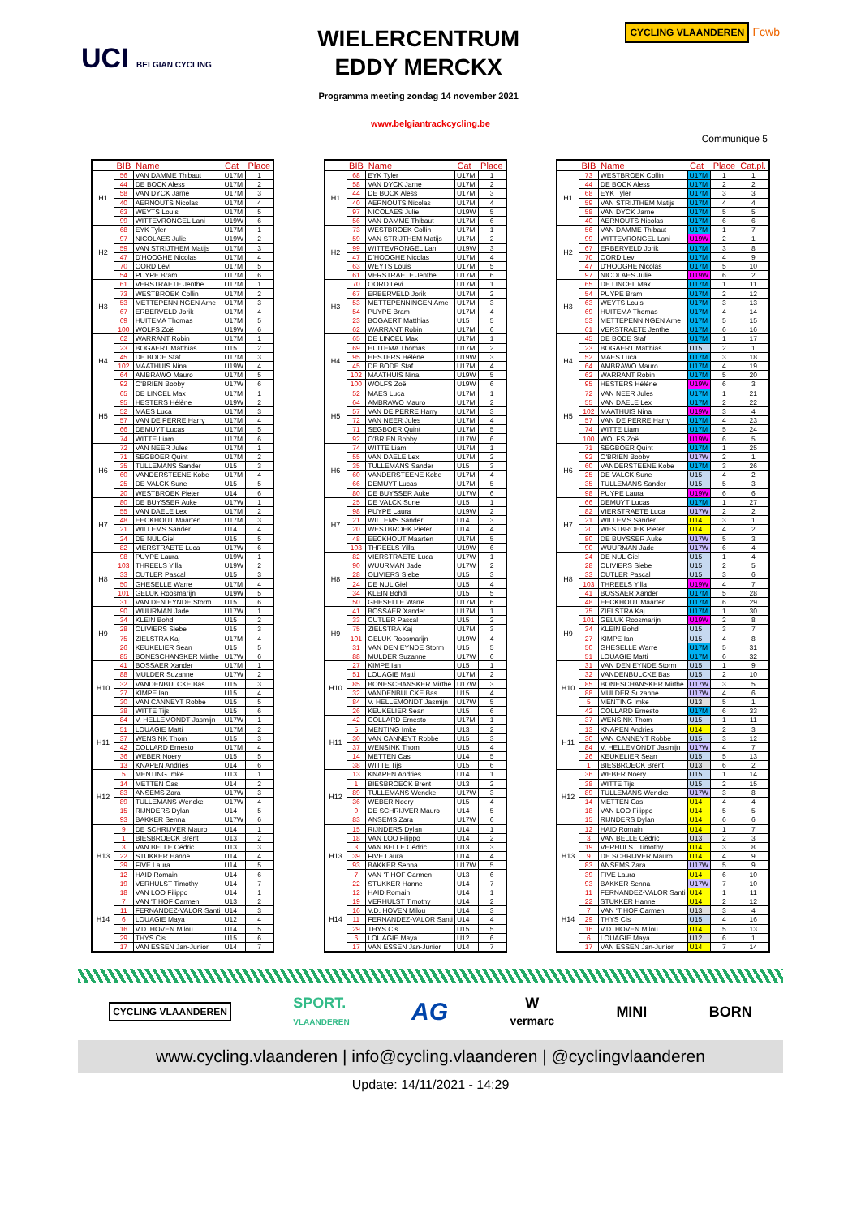UCI BELGIAN CYCLING
WIELERCENTRUM
EDDY MERCKX
Programma meeting zondag 14 november 2021
CYCLING VLAANDEREN Fcwb
www.belgiantrackcycling.be
Communique 5
| | BIB | Name | Cat | Place |
| --- | --- | --- | --- | --- |
| H1 | 56 | VAN DAMME Thibaut | U17M | 1 |
| | 44 | DE BOCK Aless | U17M | 2 |
| | 58 | VAN DYCK Jarne | U17M | 3 |
| | 40 | AERNOUTS Nicolas | U17M | 4 |
| | 63 | WEYTS Louis | U17M | 5 |
| | 99 | WITTEVRONGEL Lani | U19W | 6 |
| H2 | 68 | EYK Tyler | U17M | 1 |
| | 97 | NICOLAES Julie | U19W | 2 |
| | 59 | VAN STRIJTHEM Matijs | U17M | 3 |
| | 47 | D'HOOGHE Nicolas | U17M | 4 |
| | 70 | OORD Levi | U17M | 5 |
| | 54 | PUYPE Bram | U17M | 6 |
| H3 | 61 | VERSTRAETE Jenthe | U17M | 1 |
| | 73 | WESTBROEK Collin | U17M | 2 |
| | 53 | METTEPENNINGEN Arne | U17M | 3 |
| | 67 | ERBERVELD Jorik | U17M | 4 |
| | 69 | HUITEMA Thomas | U17M | 5 |
| | 100 | WOLFS Zoë | U19W | 6 |
| H4 | 62 | WARRANT Robin | U17M | 1 |
| | 23 | BOGAERT Matthias | U15 | 2 |
| | 45 | DE BODE Staf | U17M | 3 |
| | 102 | MAATHUIS Nina | U19W | 4 |
| | 64 | AMBRAWO Mauro | U17M | 5 |
| | 92 | O'BRIEN Bobby | U17W | 6 |
| H5 | 65 | DE LINCEL Max | U17M | 1 |
| | 95 | HESTERS Hélène | U19W | 2 |
| | 52 | MAES Luca | U17M | 3 |
| | 57 | VAN DE PERRE Harry | U17M | 4 |
| | 66 | DEMUYT Lucas | U17M | 5 |
| | 74 | WITTE Liam | U17M | 6 |
| H6 | 72 | VAN NEER Jules | U17M | 1 |
| | 71 | SEGBOER Quint | U17M | 2 |
| | 35 | TULLEMANS Sander | U15 | 3 |
| | 60 | VANDERSTEENE Kobe | U17M | 4 |
| | 25 | DE VALCK Sune | U15 | 5 |
| | 20 | WESTBROEK Pieter | U14 | 6 |
| H7 | 80 | DE BUYSSER Auke | U17W | 1 |
| | 55 | VAN DAELE Lex | U17M | 2 |
| | 48 | EECKHOUT Maarten | U17M | 3 |
| | 21 | WILLEMS Sander | U14 | 4 |
| | 24 | DE NUL Giel | U15 | 5 |
| | 82 | VIERSTRAETE Luca | U17W | 6 |
| H8 | 98 | PUYPE Laura | U19W | 1 |
| | 103 | THREELS Yilla | U19W | 2 |
| | 33 | CUTLER Pascal | U15 | 3 |
| | 50 | GHESELLE Warre | U17M | 4 |
| | 101 | GELUK Roosmarijn | U19W | 5 |
| | 31 | VAN DEN EYNDE Storm | U15 | 6 |
| H9 | 90 | WUURMAN Jade | U17W | 1 |
| | 34 | KLEIN Bohdi | U15 | 2 |
| | 28 | OLIVIERS Siebe | U15 | 3 |
| | 75 | ZIELSTRA Kaj | U17M | 4 |
| | 26 | KEUKELIER Sean | U15 | 5 |
| | 85 | BONESCHANSKER Mirthe | U17W | 6 |
| H10 | 41 | BOSSAER Xander | U17M | 1 |
| | 88 | MULDER Suzanne | U17W | 2 |
| | 32 | VANDENBULCKE Bas | U15 | 3 |
| | 27 | KIMPE Ian | U15 | 4 |
| | 30 | VAN CANNEYT Robbe | U15 | 5 |
| | 38 | WITTE Tijs | U15 | 6 |
| H11 | 84 | V. HELLEMONDT Jasmijn | U17W | 1 |
| | 51 | LOUAGIE Matti | U17M | 2 |
| | 37 | WENSINK Thom | U15 | 3 |
| | 42 | COLLARD Ernesto | U17M | 4 |
| | 36 | WEBER Noery | U15 | 5 |
| | 13 | KNAPEN Andries | U14 | 6 |
| H12 | 5 | MENTING Imke | U13 | 1 |
| | 14 | METTEN Cas | U14 | 2 |
| | 83 | ANSEMS Zara | U17W | 3 |
| | 89 | TULLEMANS Wencke | U17W | 4 |
| | 15 | RIJNDERS Dylan | U14 | 5 |
| | 93 | BAKKER Senna | U17W | 6 |
| H13 | 9 | DE SCHRIJVER Mauro | U14 | 1 |
| | 1 | BIESBROECK Brent | U13 | 2 |
| | 3 | VAN BELLE Cédric | U13 | 3 |
| | 22 | STUKKER Hanne | U14 | 4 |
| | 39 | FIVE Laura | U14 | 5 |
| | 12 | HAID Romain | U14 | 6 |
| | 19 | VERHULST Timothy | U14 | 7 |
| H14 | 18 | VAN LOO Filippo | U14 | 1 |
| | 7 | VAN 'T HOF Carmen | U13 | 2 |
| | 11 | FERNANDEZ-VALOR Santi | U14 | 3 |
| | 6 | LOUAGIE Maya | U12 | 4 |
| | 16 | V.D. HOVEN Milou | U14 | 5 |
| | 29 | THYS Cis | U15 | 6 |
| | 17 | VAN ESSEN Jan-Junior | U14 | 7 |
| | BIB | Name | Cat | Place |
| --- | --- | --- | --- | --- |
| H1 | 68 | EYK Tyler | U17M | 1 |
| | 58 | VAN DYCK Jarne | U17M | 2 |
| | 44 | DE BOCK Aless | U17M | 3 |
| | 40 | AERNOUTS Nicolas | U17M | 4 |
| | 97 | NICOLAES Julie | U19W | 5 |
| | 56 | VAN DAMME Thibaut | U17M | 6 |
| H2 | 73 | WESTBROEK Collin | U17M | 1 |
| | 59 | VAN STRIJTHEM Matijs | U17M | 2 |
| | 99 | WITTEVRONGEL Lani | U19W | 3 |
| | 47 | D'HOOGHE Nicolas | U17M | 4 |
| | 63 | WEYTS Louis | U17M | 5 |
| | 61 | VERSTRAETE Jenthe | U17M | 6 |
| H3 | 70 | OORD Levi | U17M | 1 |
| | 67 | ERBERVELD Jorik | U17M | 2 |
| | 53 | METTEPENNINGEN Arne | U17M | 3 |
| | 54 | PUYPE Bram | U17M | 4 |
| | 23 | BOGAERT Matthias | U15 | 5 |
| | 62 | WARRANT Robin | U17M | 6 |
| H4 | 65 | DE LINCEL Max | U17M | 1 |
| | 69 | HUITEMA Thomas | U17M | 2 |
| | 95 | HESTERS Hélène | U19W | 3 |
| | 45 | DE BODE Staf | U17M | 4 |
| | 102 | MAATHUIS Nina | U19W | 5 |
| | 100 | WOLFS Zoë | U19W | 6 |
| H5 | 52 | MAES Luca | U17M | 1 |
| | 64 | AMBRAWO Mauro | U17M | 2 |
| | 57 | VAN DE PERRE Harry | U17M | 3 |
| | 72 | VAN NEER Jules | U17M | 4 |
| | 71 | SEGBOER Quint | U17M | 5 |
| | 92 | O'BRIEN Bobby | U17W | 6 |
| H6 | 74 | WITTE Liam | U17M | 1 |
| | 55 | VAN DAELE Lex | U17M | 2 |
| | 35 | TULLEMANS Sander | U15 | 3 |
| | 60 | VANDERSTEENE Kobe | U17M | 4 |
| | 66 | DEMUYT Lucas | U17M | 5 |
| | 80 | DE BUYSSER Auke | U17W | 6 |
| H7 | 25 | DE VALCK Sune | U15 | 1 |
| | 98 | PUYPE Laura | U19W | 2 |
| | 21 | WILLEMS Sander | U14 | 3 |
| | 20 | WESTBROEK Pieter | U14 | 4 |
| | 48 | EECKHOUT Maarten | U17M | 5 |
| | 103 | THREELS Yilla | U19W | 6 |
| H8 | 82 | VIERSTRAETE Luca | U17W | 1 |
| | 90 | WUURMAN Jade | U17W | 2 |
| | 28 | OLIVIERS Siebe | U15 | 3 |
| | 24 | DE NUL Giel | U15 | 4 |
| | 34 | KLEIN Bohdi | U15 | 5 |
| | 50 | GHESELLE Warre | U17M | 6 |
| H9 | 41 | BOSSAER Xander | U17M | 1 |
| | 33 | CUTLER Pascal | U15 | 2 |
| | 75 | ZIELSTRA Kaj | U17M | 3 |
| | 101 | GELUK Roosmarijn | U19W | 4 |
| | 31 | VAN DEN EYNDE Storm | U15 | 5 |
| | 88 | MULDER Suzanne | U17W | 6 |
| H10 | 27 | KIMPE Ian | U15 | 1 |
| | 51 | LOUAGIE Matti | U17M | 2 |
| | 85 | BONESCHANSKER Mirthe | U17W | 3 |
| | 32 | VANDENBULCKE Bas | U15 | 4 |
| | 84 | V. HELLEMONDT Jasmijn | U17W | 5 |
| | 26 | KEUKELIER Sean | U15 | 6 |
| H11 | 42 | COLLARD Ernesto | U17M | 1 |
| | 5 | MENTING Imke | U13 | 2 |
| | 30 | VAN CANNEYT Robbe | U15 | 3 |
| | 37 | WENSINK Thom | U15 | 4 |
| | 14 | METTEN Cas | U14 | 5 |
| | 38 | WITTE Tijs | U15 | 6 |
| H12 | 13 | KNAPEN Andries | U14 | 1 |
| | 1 | BIESBROECK Brent | U13 | 2 |
| | 89 | TULLEMANS Wencke | U17W | 3 |
| | 36 | WEBER Noery | U15 | 4 |
| | 9 | DE SCHRIJVER Mauro | U14 | 5 |
| | 83 | ANSEMS Zara | U17W | 6 |
| H13 | 15 | RIJNDERS Dylan | U14 | 1 |
| | 18 | VAN LOO Filippo | U14 | 2 |
| | 3 | VAN BELLE Cédric | U13 | 3 |
| | 39 | FIVE Laura | U14 | 4 |
| | 93 | BAKKER Senna | U17W | 5 |
| | 7 | VAN 'T HOF Carmen | U13 | 6 |
| | 22 | STUKKER Hanne | U14 | 7 |
| H14 | 12 | HAID Romain | U14 | 1 |
| | 19 | VERHULST Timothy | U14 | 2 |
| | 16 | V.D. HOVEN Milou | U14 | 3 |
| | 11 | FERNANDEZ-VALOR Santi | U14 | 4 |
| | 29 | THYS Cis | U15 | 5 |
| | 6 | LOUAGIE Maya | U12 | 6 |
| | 17 | VAN ESSEN Jan-Junior | U14 | 7 |
| | BIB | Name | Cat | Place | Cat.pl. |
| --- | --- | --- | --- | --- | --- |
| H1 | 73 | WESTBROEK Collin | U17M | 1 | 1 |
| | 44 | DE BOCK Aless | U17M | 2 | 2 |
| | 68 | EYK Tyler | U17M | 3 | 3 |
| | 59 | VAN STRIJTHEM Matijs | U17M | 4 | 4 |
| | 58 | VAN DYCK Jarne | U17M | 5 | 5 |
| | 40 | AERNOUTS Nicolas | U17M | 6 | 6 |
| H2 | 56 | VAN DAMME Thibaut | U17M | 1 | 7 |
| | 99 | WITTEVRONGEL Lani | U19W | 2 | 1 |
| | 67 | ERBERVELD Jorik | U17M | 3 | 8 |
| | 70 | OORD Levi | U17M | 4 | 9 |
| | 47 | D'HOOGHE Nicolas | U17M | 5 | 10 |
| | 97 | NICOLAES Julie | U19W | 6 | 2 |
| H3 | 65 | DE LINCEL Max | U17M | 1 | 11 |
| | 54 | PUYPE Bram | U17M | 2 | 12 |
| | 63 | WEYTS Louis | U17M | 3 | 13 |
| | 69 | HUITEMA Thomas | U17M | 4 | 14 |
| | 53 | METTEPENNINGEN Arne | U17M | 5 | 15 |
| | 61 | VERSTRAETE Jenthe | U17M | 6 | 16 |
| H4 | 45 | DE BODE Staf | U17M | 1 | 17 |
| | 23 | BOGAERT Matthias | U15 | 2 | 1 |
| | 52 | MAES Luca | U17M | 3 | 18 |
| | 64 | AMBRAWO Mauro | U17M | 4 | 19 |
| | 62 | WARRANT Robin | U17M | 5 | 20 |
| | 95 | HESTERS Hélène | U19W | 6 | 3 |
| H5 | 72 | VAN NEER Jules | U17M | 1 | 21 |
| | 55 | VAN DAELE Lex | U17M | 2 | 22 |
| | 102 | MAATHUIS Nina | U19W | 3 | 4 |
| | 57 | VAN DE PERRE Harry | U17M | 4 | 23 |
| | 74 | WITTE Liam | U17M | 5 | 24 |
| | 100 | WOLFS Zoë | U19W | 6 | 5 |
| H6 | 71 | SEGBOER Quint | U17M | 1 | 25 |
| | 92 | O'BRIEN Bobby | U17W | 2 | 1 |
| | 60 | VANDERSTEENE Kobe | U17M | 3 | 26 |
| | 25 | DE VALCK Sune | U15 | 4 | 2 |
| | 35 | TULLEMANS Sander | U15 | 5 | 3 |
| | 98 | PUYPE Laura | U19W | 6 | 6 |
| H7 | 66 | DEMUYT Lucas | U17M | 1 | 27 |
| | 82 | VIERSTRAETE Luca | U17W | 2 | 2 |
| | 21 | WILLEMS Sander | U14 | 3 | 1 |
| | 20 | WESTBROEK Pieter | U14 | 4 | 2 |
| | 80 | DE BUYSSER Auke | U17W | 5 | 3 |
| | 90 | WUURMAN Jade | U17W | 6 | 4 |
| H8 | 24 | DE NUL Giel | U15 | 1 | 4 |
| | 28 | OLIVIERS Siebe | U15 | 2 | 5 |
| | 33 | CUTLER Pascal | U15 | 3 | 6 |
| | 103 | THREELS Yilla | U19W | 4 | 7 |
| | 41 | BOSSAER Xander | U17M | 5 | 28 |
| | 48 | EECKHOUT Maarten | U17M | 6 | 29 |
| H9 | 75 | ZIELSTRA Kaj | U17M | 1 | 30 |
| | 101 | GELUK Roosmarijn | U19W | 2 | 8 |
| | 34 | KLEIN Bohdi | U15 | 3 | 7 |
| | 27 | KIMPE Ian | U15 | 4 | 8 |
| | 50 | GHESELLE Warre | U17M | 5 | 31 |
| | 51 | LOUAGIE Matti | U17M | 6 | 32 |
| H10 | 31 | VAN DEN EYNDE Storm | U15 | 1 | 9 |
| | 32 | VANDENBULCKE Bas | U15 | 2 | 10 |
| | 85 | BONESCHANSKER Mirthe | U17W | 3 | 5 |
| | 88 | MULDER Suzanne | U17W | 4 | 6 |
| | 5 | MENTING Imke | U13 | 5 | 1 |
| | 42 | COLLARD Ernesto | U17M | 6 | 33 |
| H11 | 37 | WENSINK Thom | U15 | 1 | 11 |
| | 13 | KNAPEN Andries | U14 | 2 | 3 |
| | 30 | VAN CANNEYT Robbe | U15 | 3 | 12 |
| | 84 | V. HELLEMONDT Jasmijn | U17W | 4 | 7 |
| | 26 | KEUKELIER Sean | U15 | 5 | 13 |
| | 1 | BIESBROECK Brent | U13 | 6 | 2 |
| H12 | 36 | WEBER Noery | U15 | 1 | 14 |
| | 38 | WITTE Tijs | U15 | 2 | 15 |
| | 89 | TULLEMANS Wencke | U17W | 3 | 8 |
| | 14 | METTEN Cas | U14 | 4 | 4 |
| | 18 | VAN LOO Filippo | U14 | 5 | 5 |
| | 15 | RIJNDERS Dylan | U14 | 6 | 6 |
| H13 | 12 | HAID Romain | U14 | 1 | 7 |
| | 3 | VAN BELLE Cédric | U13 | 2 | 3 |
| | 19 | VERHULST Timothy | U14 | 3 | 8 |
| | 9 | DE SCHRIJVER Mauro | U14 | 4 | 9 |
| | 83 | ANSEMS Zara | U17W | 5 | 9 |
| | 39 | FIVE Laura | U14 | 6 | 10 |
| | 93 | BAKKER Senna | U17W | 7 | 10 |
| H14 | 11 | FERNANDEZ-VALOR Santi | U14 | 1 | 11 |
| | 22 | STUKKER Hanne | U14 | 2 | 12 |
| | 7 | VAN 'T HOF Carmen | U13 | 3 | 4 |
| | 29 | THYS Cis | U15 | 4 | 16 |
| | 16 | V.D. HOVEN Milou | U14 | 5 | 13 |
| | 6 | LOUAGIE Maya | U12 | 6 | 1 |
| | 17 | VAN ESSEN Jan-Junior | U14 | 7 | 14 |
CYCLING VLAANDEREN SPORT.
VLAANDEREN AG W
vermarc MINI BORN
www.cycling.vlaanderen | info@cycling.vlaanderen | @cyclingvlaanderen
Update: 14/11/2021 - 14:29